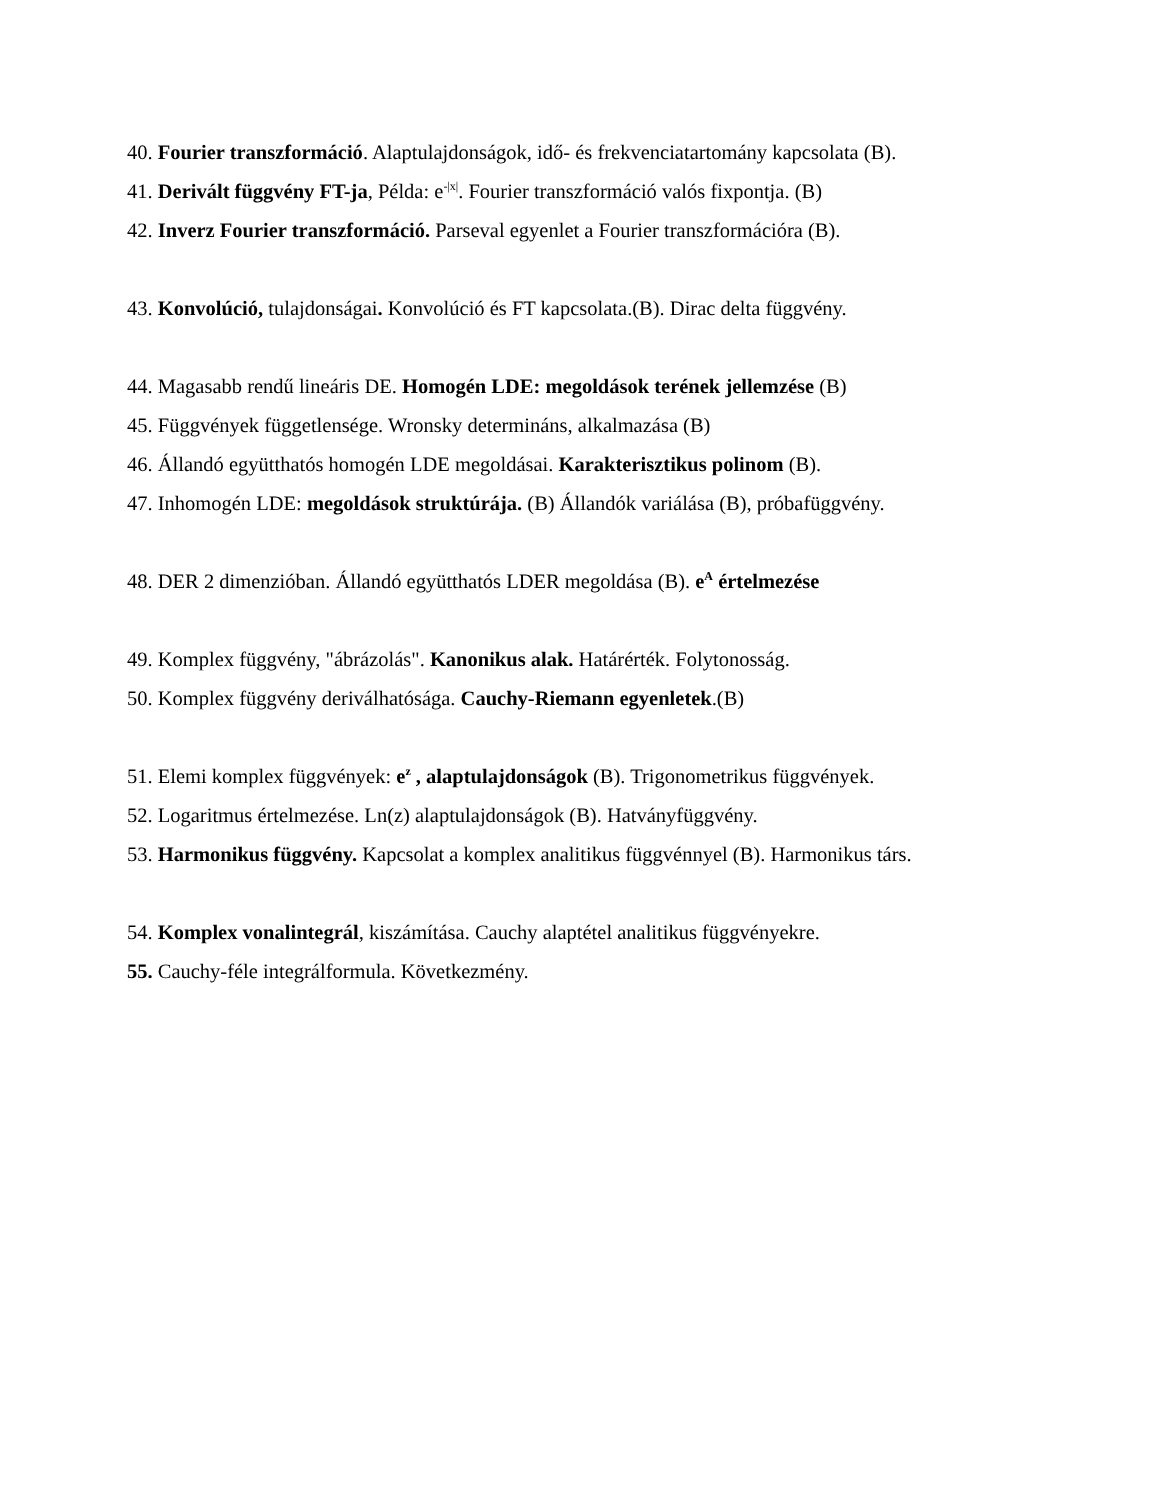40. Fourier transzformáció. Alaptulajdonságok, idő- és frekvenciatartomány kapcsolata (B).
41. Derivált függvény FT-ja, Példa: e<sup>-|x|</sup>. Fourier transzformáció valós fixpontja. (B)
42. Inverz Fourier transzformáció. Parseval egyenlet a Fourier transzformációra (B).
43. Konvolúció, tulajdonságai. Konvolúció és FT kapcsolata.(B). Dirac delta függvény.
44. Magasabb rendű lineáris DE. Homogén LDE: megoldások terének jellemzése (B)
45. Függvények függetlensége. Wronsky determináns, alkalmazása (B)
46. Állandó együtthatós homogén LDE megoldásai. Karakterisztikus polinom (B).
47. Inhomogén LDE: megoldások struktúrája. (B) Állandók variálása (B), próbafüggvény.
48. DER 2 dimenzióban. Állandó együtthatós LDER megoldása (B). e<sup>A</sup> értelmezése
49. Komplex függvény, "ábrázolás". Kanonikus alak. Határérték. Folytonosság.
50. Komplex függvény deriválhatósága. Cauchy-Riemann egyenletek.(B)
51. Elemi komplex függvények: e<sup>z</sup> , alaptulajdonságok (B). Trigonometrikus függvények.
52. Logaritmus értelmezése. Ln(z) alaptulajdonságok (B). Hatványfüggvény.
53. Harmonikus függvény. Kapcsolat a komplex analitikus függvénnyel (B). Harmonikus társ.
54. Komplex vonalintegrál, kiszámítása. Cauchy alaptétel analitikus függvényekre.
55. Cauchy-féle integrálformula. Következmény.